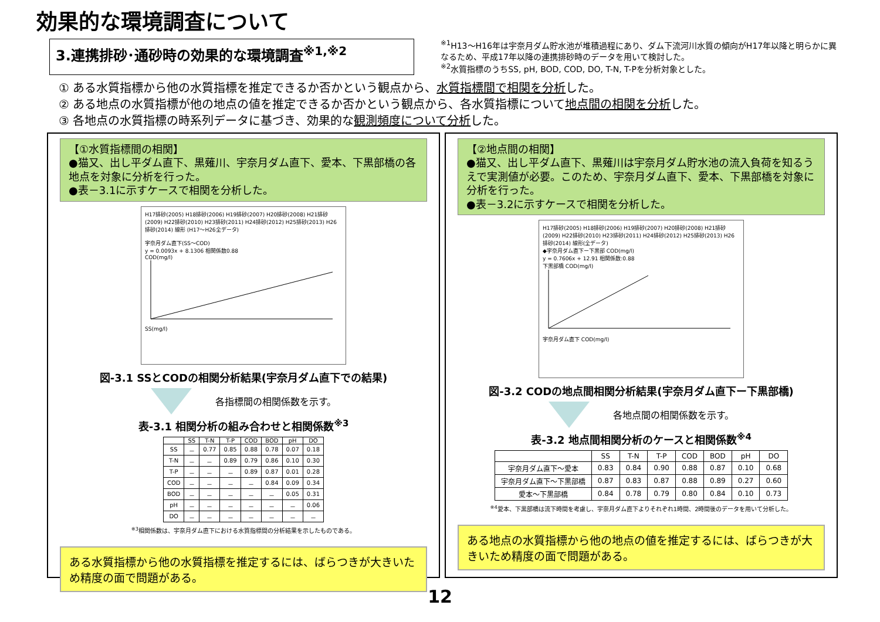効果的な環境調査について
3.連携排砂･通砂時の効果的な環境調査<sup>※1,※2</sup>
<sup>※1</sup>H13～H16年は宇奈月ダム貯水池が堆積過程にあり、ダム下流河川水質の傾向がH17年以降と明らかに異なるため、平成17年以降の連携排砂時のデータを用いて検討した。
<sup>※2</sup>水質指標のうちSS, pH, BOD, COD, DO, T-N, T-Pを分析対象とした。
① ある水質指標から他の水質指標を推定できるか否かという観点から、水質指標間で相関を分析した。
② ある地点の水質指標が他の地点の値を推定できるか否かという観点から、各水質指標について地点間の相関を分析した。
③ 各地点の水質指標の時系列データに基づき、効果的な観測頻度について分析した。
【①水質指標間の相関】
●猫又、出し平ダム直下、黒薙川、宇奈月ダム直下、愛本、下黒部橋の各地点を対象に分析を行った。
●表－3.1に示すケースで相関を分析した。
H17排砂(2005) H18排砂(2006) H19排砂(2007) H20排砂(2008) H21排砂(2009) H22排砂(2010) H23排砂(2011) H24排砂(2012) H25排砂(2013) H26排砂(2014) 線形 (H17～H26全データ)
宇奈月ダム直下(SS～COD)
y = 0.0093x + 8.1306 相関係数0.88
COD(mg/l)
SS(mg/l)
図-3.1 SSとCODの相関分析結果(宇奈月ダム直下での結果)
各指標間の相関係数を示す。
表-3.1 相関分析の組み合わせと相関係数<sup>※3</sup>
| | SS | T-N | T-P | COD | BOD | pH | DO |
| --- | --- | --- | --- | --- | --- | --- | --- |
| SS | － | 0.77 | 0.85 | 0.88 | 0.78 | 0.07 | 0.18 |
| T-N | － | － | 0.89 | 0.79 | 0.86 | 0.10 | 0.30 |
| T-P | － | － | － | 0.89 | 0.87 | 0.01 | 0.28 |
| COD | － | － | － | － | 0.84 | 0.09 | 0.34 |
| BOD | － | － | － | － | － | 0.05 | 0.31 |
| pH | － | － | － | － | － | － | 0.06 |
| DO | － | － | － | － | － | － | － |
<sup>※3</sup>相関係数は、宇奈月ダム直下における水質指標間の分析結果を示したものである。
ある水質指標から他の水質指標を推定するには、ばらつきが大きいため精度の面で問題がある。
【②地点間の相関】
●猫又、出し平ダム直下、黒薙川は宇奈月ダム貯水池の流入負荷を知るうえで実測値が必要。このため、宇奈月ダム直下、愛本、下黒部橋を対象に分析を行った。
●表－3.2に示すケースで相関を分析した。
H17排砂(2005) H18排砂(2006) H19排砂(2007) H20排砂(2008) H21排砂(2009) H22排砂(2010) H23排砂(2011) H24排砂(2012) H25排砂(2013) H26排砂(2014) 線形(全データ)
◆宇奈月ダム直下ー下黒部 COD(mg/l)
y = 0.7606x + 12.91 相関係数:0.88
下黒部橋 COD(mg/l)
宇奈月ダム直下 COD(mg/l)
図-3.2 CODの地点間相関分析結果(宇奈月ダム直下ー下黒部橋)
各地点間の相関係数を示す。
表-3.2 地点間相関分析のケースと相関係数<sup>※4</sup>
| | SS | T-N | T-P | COD | BOD | pH | DO |
| --- | --- | --- | --- | --- | --- | --- | --- |
| 宇奈月ダム直下～愛本 | 0.83 | 0.84 | 0.90 | 0.88 | 0.87 | 0.10 | 0.68 |
| 宇奈月ダム直下～下黒部橋 | 0.87 | 0.83 | 0.87 | 0.88 | 0.89 | 0.27 | 0.60 |
| 愛本～下黒部橋 | 0.84 | 0.78 | 0.79 | 0.80 | 0.84 | 0.10 | 0.73 |
<sup>※4</sup>愛本、下黒部橋は流下時間を考慮し、宇奈月ダム直下よりそれぞれ1時間、2時間後のデータを用いて分析した。
ある地点の水質指標から他の地点の値を推定するには、ばらつきが大きいため精度の面で問題がある。
12